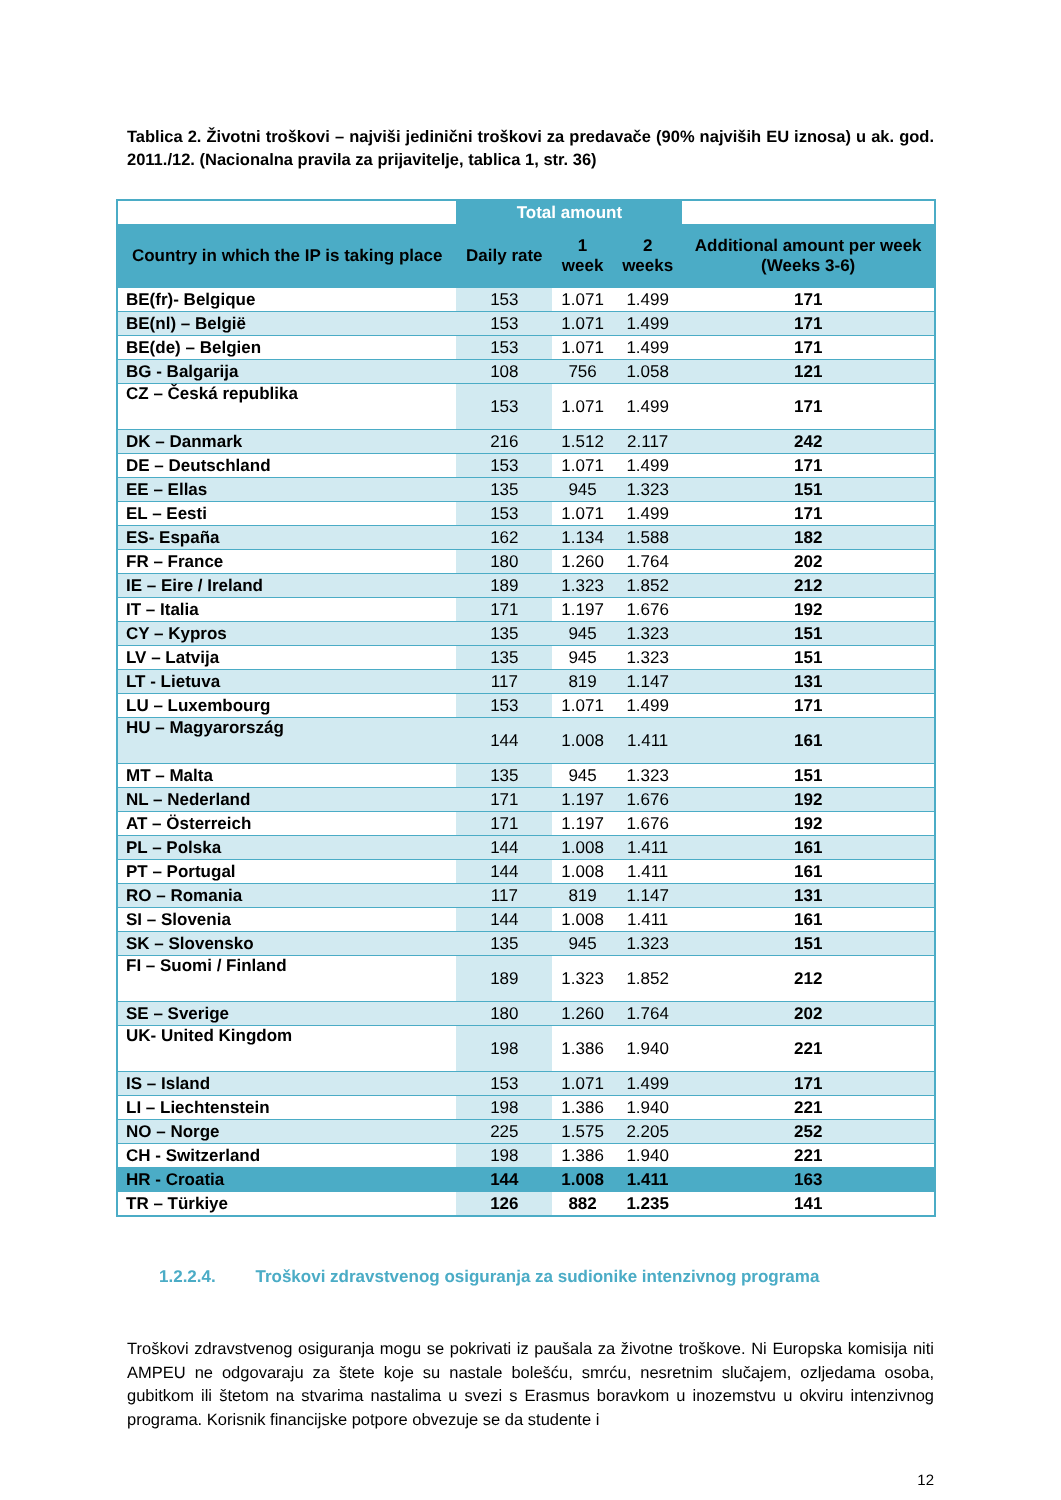Tablica 2. Životni troškovi – najviši jedinični troškovi za predavače (90% najviših EU iznosa) u ak. god. 2011./12. (Nacionalna pravila za prijavitelje, tablica 1, str. 36)
| | Total amount | | | |
| Country in which the IP is taking place | Daily rate | 1 week | 2 weeks | Additional amount per week (Weeks 3-6) |
| BE(fr)- Belgique | 153 | 1.071 | 1.499 | 171 |
| BE(nl) – België | 153 | 1.071 | 1.499 | 171 |
| BE(de) – Belgien | 153 | 1.071 | 1.499 | 171 |
| BG - Balgarija | 108 | 756 | 1.058 | 121 |
| CZ – Česká republika | 153 | 1.071 | 1.499 | 171 |
| DK – Danmark | 216 | 1.512 | 2.117 | 242 |
| DE – Deutschland | 153 | 1.071 | 1.499 | 171 |
| EE – Ellas | 135 | 945 | 1.323 | 151 |
| EL – Eesti | 153 | 1.071 | 1.499 | 171 |
| ES- España | 162 | 1.134 | 1.588 | 182 |
| FR – France | 180 | 1.260 | 1.764 | 202 |
| IE – Eire / Ireland | 189 | 1.323 | 1.852 | 212 |
| IT – Italia | 171 | 1.197 | 1.676 | 192 |
| CY – Kypros | 135 | 945 | 1.323 | 151 |
| LV – Latvija | 135 | 945 | 1.323 | 151 |
| LT - Lietuva | 117 | 819 | 1.147 | 131 |
| LU – Luxembourg | 153 | 1.071 | 1.499 | 171 |
| HU – Magyarország | 144 | 1.008 | 1.411 | 161 |
| MT – Malta | 135 | 945 | 1.323 | 151 |
| NL – Nederland | 171 | 1.197 | 1.676 | 192 |
| AT – Österreich | 171 | 1.197 | 1.676 | 192 |
| PL – Polska | 144 | 1.008 | 1.411 | 161 |
| PT – Portugal | 144 | 1.008 | 1.411 | 161 |
| RO – Romania | 117 | 819 | 1.147 | 131 |
| SI – Slovenia | 144 | 1.008 | 1.411 | 161 |
| SK – Slovensko | 135 | 945 | 1.323 | 151 |
| FI – Suomi / Finland | 189 | 1.323 | 1.852 | 212 |
| SE – Sverige | 180 | 1.260 | 1.764 | 202 |
| UK- United Kingdom | 198 | 1.386 | 1.940 | 221 |
| IS – Island | 153 | 1.071 | 1.499 | 171 |
| LI – Liechtenstein | 198 | 1.386 | 1.940 | 221 |
| NO – Norge | 225 | 1.575 | 2.205 | 252 |
| CH - Switzerland | 198 | 1.386 | 1.940 | 221 |
| HR - Croatia | 144 | 1.008 | 1.411 | 163 |
| TR – Türkiye | 126 | 882 | 1.235 | 141 |
1.2.2.4. Troškovi zdravstvenog osiguranja za sudionike intenzivnog programa
Troškovi zdravstvenog osiguranja mogu se pokrivati iz paušala za životne troškove. Ni Europska komisija niti AMPEU ne odgovaraju za štete koje su nastale bolešću, smrću, nesretnim slučajem, ozljedama osoba, gubitkom ili štetom na stvarima nastalima u svezi s Erasmus boravkom u inozemstvu u okviru intenzivnog programa. Korisnik financijske potpore obvezuje se da studente i
12